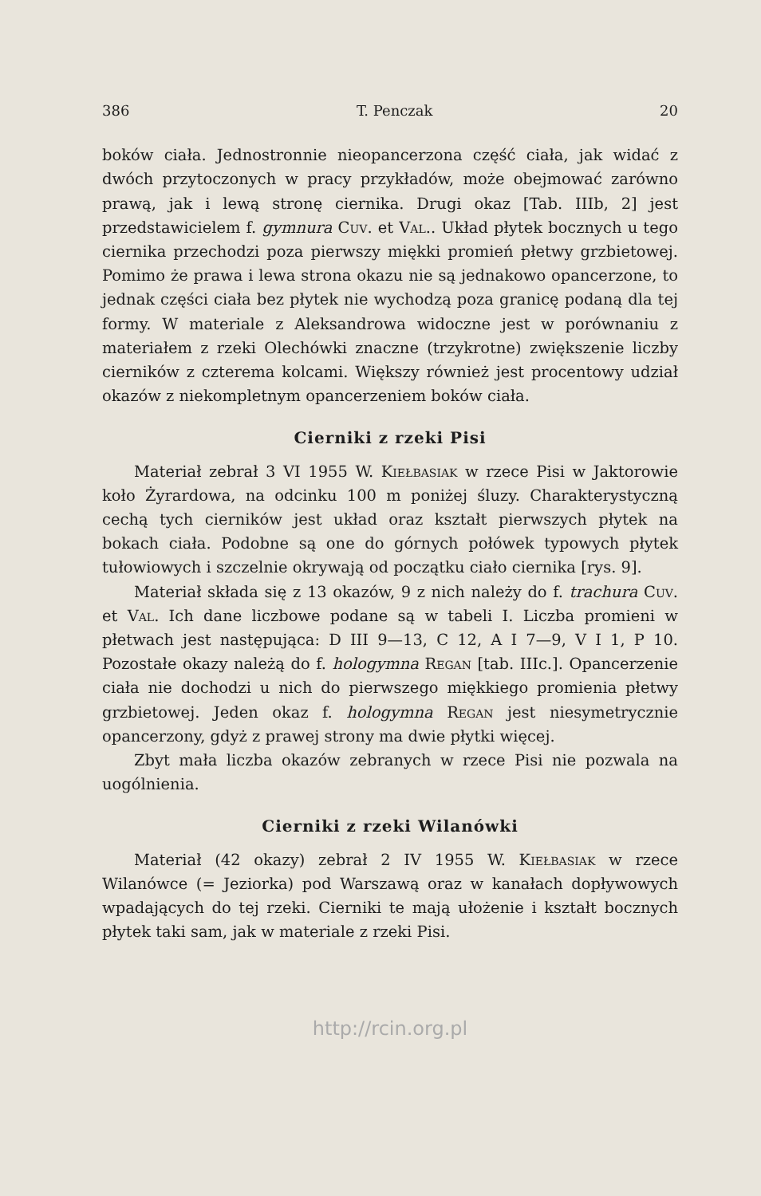386 T. Penczak 20
boków ciała. Jednostronnie nieopancerzona część ciała, jak widać z dwóch przytoczonych w pracy przykładów, może obejmować zarówno prawą, jak i lewą stronę ciernika. Drugi okaz [Tab. IIIb, 2] jest przedstawicielem f. gymnura Cuv. et Val.. Układ płytek bocznych u tego ciernika przechodzi poza pierwszy miękki promień płetwy grzbietowej. Pomimo że prawa i lewa strona okazu nie są jednakowo opancerzone, to jednak części ciała bez płytek nie wychodzą poza granicę podaną dla tej formy. W materiale z Aleksandrowa widoczne jest w porównaniu z materiałem z rzeki Olechówki znaczne (trzykrotne) zwiększenie liczby cierników z czterema kolcami. Większy również jest procentowy udział okazów z niekompletnym opancerzeniem boków ciała.
Cierniki z rzeki Pisi
Materiał zebrał 3 VI 1955 W. Kiełbasiak w rzece Pisi w Jaktorowie koło Żyrardowa, na odcinku 100 m poniżej śluzy. Charakterystyczną cechą tych cierników jest układ oraz kształt pierwszych płytek na bokach ciała. Podobne są one do górnych połówek typowych płytek tułowiowych i szczelnie okrywają od początku ciało ciernika [rys. 9].
Materiał składa się z 13 okazów, 9 z nich należy do f. trachura Cuv. et Val. Ich dane liczbowe podane są w tabeli I. Liczba promieni w płetwach jest następująca: D III 9—13, C 12, A I 7—9, V I 1, P 10. Pozostałe okazy należą do f. hologymna Regan [tab. IIIc.]. Opancerzenie ciała nie dochodzi u nich do pierwszego miękkiego promienia płetwy grzbietowej. Jeden okaz f. hologymna Regan jest niesymetrycznie opancerzony, gdyż z prawej strony ma dwie płytki więcej.
Zbyt mała liczba okazów zebranych w rzece Pisi nie pozwala na uogólnienia.
Cierniki z rzeki Wilanówki
Materiał (42 okazy) zebrał 2 IV 1955 W. Kiełbasiak w rzece Wilanówce (= Jeziorka) pod Warszawą oraz w kanałach dopływowych wpadających do tej rzeki. Cierniki te mają ułożenie i kształt bocznych płytek taki sam, jak w materiale z rzeki Pisi.
http://rcin.org.pl